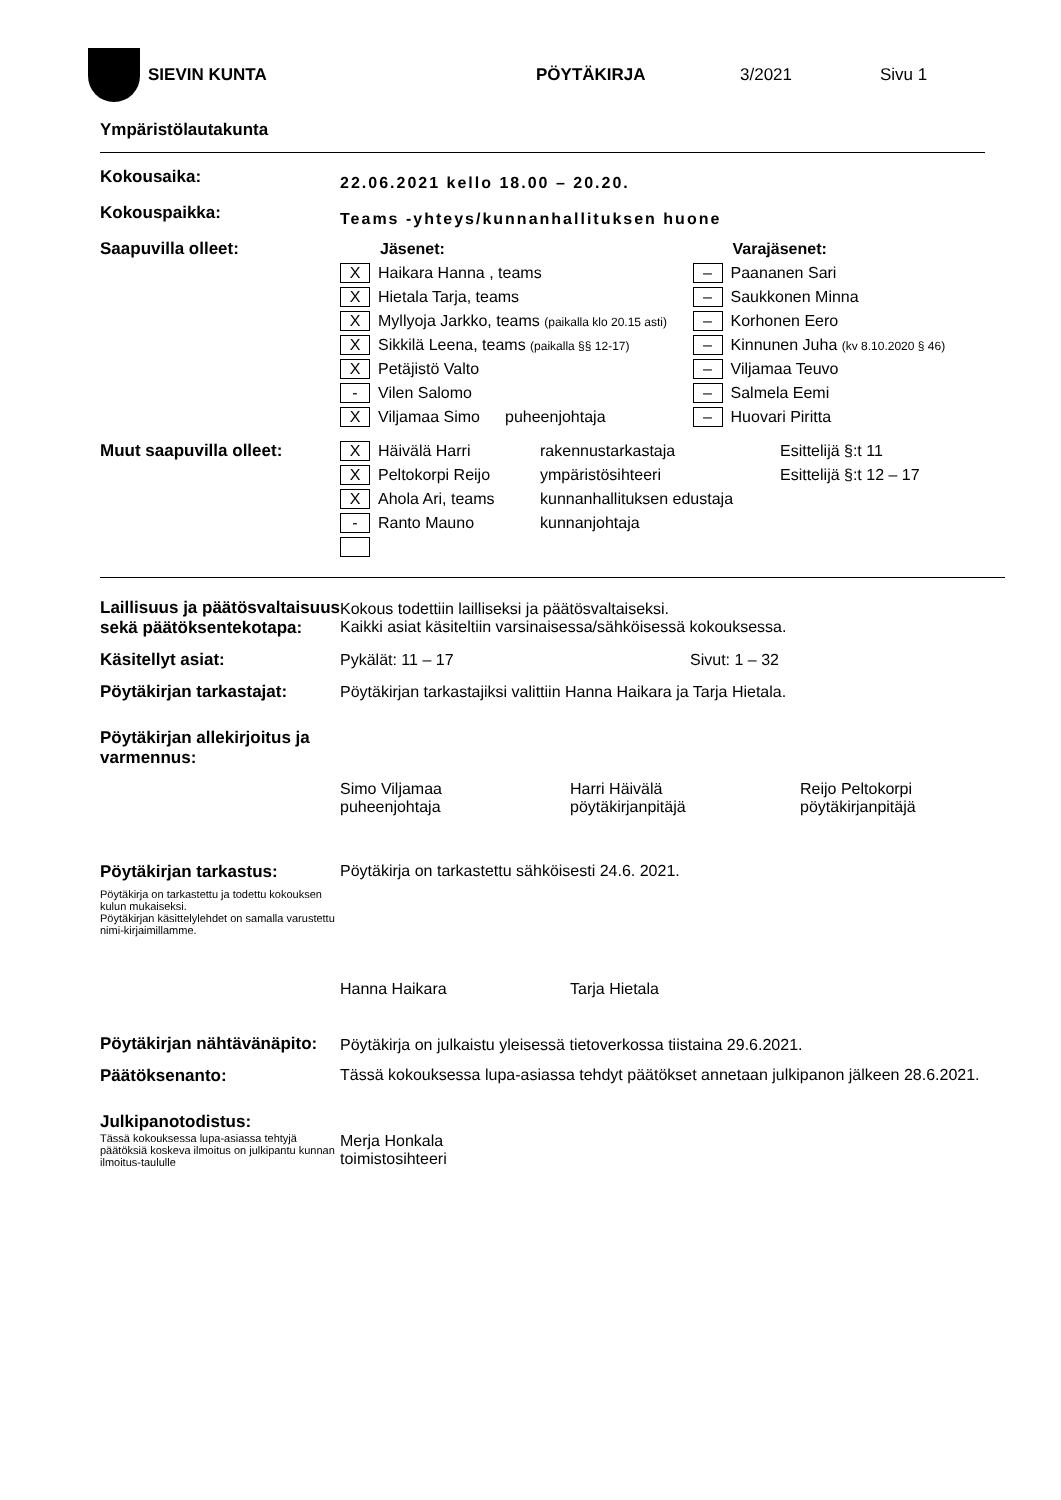SIEVIN KUNTA PÖYTÄKIRJA 3/2021 Sivu 1
Ympäristölautakunta
| Kokousaika: | 22.06.2021 kello 18.00 – 20.20. |
| Kokouspaikka: | Teams -yhteys/kunnanhallituksen huone |
| Saapuvilla olleet: | Jäsenet: | | Varajäsenet: |
| | X Haikara Hanna , teams | | – Paananen Sari |
| | X Hietala Tarja, teams | | – Saukkonen Minna |
| | X Myllyoja Jarkko, teams (paikalla klo 20.15 asti) | | – Korhonen Eero |
| | X Sikkilä Leena, teams (paikalla §§ 12-17) | | – Kinnunen Juha (kv 8.10.2020 § 46) |
| | X Petäjistö Valto | | – Viljamaa Teuvo |
| | - Vilen Salomo | | – Salmela Eemi |
| | X Viljamaa Simo | puheenjohtaja | – Huovari Piritta |
| Muut saapuvilla olleet: | X Häivälä Harri | rakennustarkastaja | Esittelijä §:t 11 |
| | X Peltokorpi Reijo | ympäristösihteeri | Esittelijä §:t 12 – 17 |
| | X Ahola Ari, teams | kunnanhallituksen edustaja | |
| | - Ranto Mauno | kunnanjohtaja | |
| Laillisuus ja päätösvaltaisuus sekä päätöksentekotapa: | Kokous todettiin lailliseksi ja päätösvaltaiseksi. Kaikki asiat käsiteltiin varsinaisessa/sähköisessä kokouksessa. |
| Käsitellyt asiat: | Pykälät: 11 – 17 Sivut: 1 – 32 |
| Pöytäkirjan tarkastajat: | Pöytäkirjan tarkastajiksi valittiin Hanna Haikara ja Tarja Hietala. |
| Pöytäkirjan allekirjoitus ja varmennus: | |
| | Simo Viljamaa puheenjohtaja Harri Häivälä pöytäkirjanpitäjä Reijo Peltokorpi pöytäkirjanpitäjä |
| Pöytäkirjan tarkastus: Pöytäkirja on tarkastettu ja todettu kokouksen kulun mukaiseksi. Pöytäkirjan käsittelylehdet on samalla varustettu nimi-kirjaimillamme. | Pöytäkirja on tarkastettu sähköisesti 24.6. 2021. Hanna Haikara Tarja Hietala |
| Pöytäkirjan nähtävänäpito: | Pöytäkirja on julkaistu yleisessä tietoverkossa tiistaina 29.6.2021. |
| Päätöksenanto: | Tässä kokouksessa lupa-asiassa tehdyt päätökset annetaan julkipanon jälkeen 28.6.2021. |
| Julkipanotodistus: Tässä kokouksessa lupa-asiassa tehtyjä päätöksiä koskeva ilmoitus on julkipantu kunnan ilmoitus-taululle | Merja Honkala toimistosihteeri |